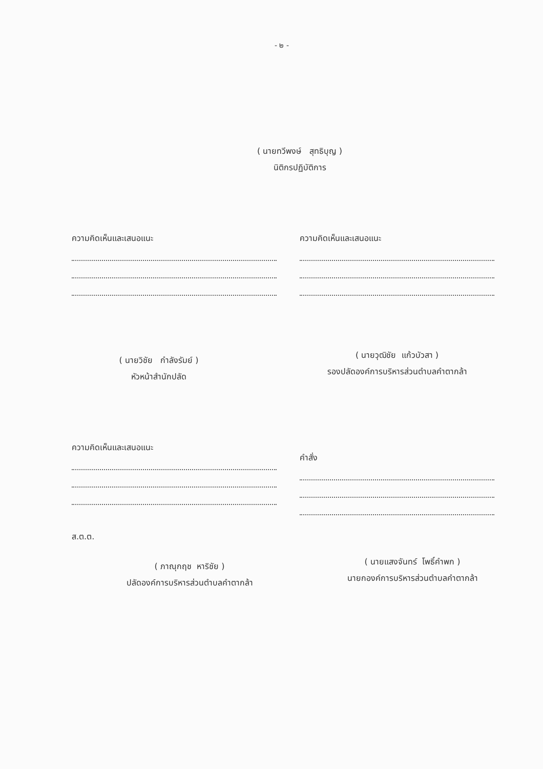- ๒ -
( นายทวีพงษ์ สุทธิบุญ )
นิติกรปฏิบัติการ
ความคิดเห็นและเสนอแนะ
( นายวิชัย กำลังรัมย์ )
หัวหน้าสำนักปลัด
ความคิดเห็นและเสนอแนะ
( นายวุฒิชัย แก้วบัวสา )
รองปลัดองค์การบริหารส่วนตำบลคำตากล้า
ความคิดเห็นและเสนอแนะ
ส.ต.ต.
( ภาณุกฤช หาริชัย )
ปลัดองค์การบริหารส่วนตำบลคำตากล้า
คำสั่ง
( นายแสงจันทร์ โพธิ์คำพก )
นายกองค์การบริหารส่วนตำบลคำตากล้า